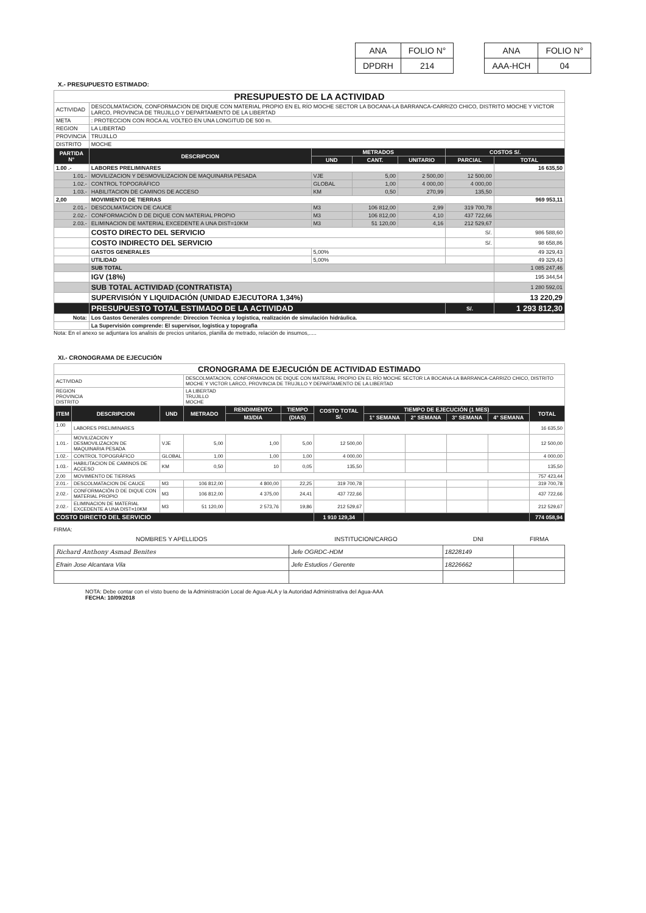| ANA | FOLIO N° |
| DPDRH | 214 |
| ANA | FOLIO N° |
| AAA-HCH | 04 |
X.- PRESUPUESTO ESTIMADO:
| PRESUPUESTO DE LA ACTIVIDAD | | | | | | |
| ACTIVIDAD | DESCOLMATACION, CONFORMACION DE DIQUE CON MATERIAL PROPIO EN EL RÍO MOCHE SECTOR LA BOCANA-LA BARRANCA-CARRIZO CHICO, DISTRITO MOCHE Y VICTOR LARCO, PROVINCIA DE TRUJILLO Y DEPARTAMENTO DE LA LIBERTAD | | | | | |
| META | : PROTECCION CON ROCA AL VOLTEO EN UNA LONGITUD DE 500 m. | | | | | |
| REGION | LA LIBERTAD | | | | | |
| PROVINCIA | TRUJILLO | | | | | |
| DISTRITO | MOCHE | | | | | |
| PARTIDA N° | DESCRIPCION | METRADOS | | | COSTOS S/. | |
| | | UND | CANT. | UNITARIO | PARCIAL | TOTAL |
| 1.00 .- | LABORES PRELIMINARES | | | | | 16 635,50 |
| 1.01.- | MOVILIZACION Y DESMOVILIZACION DE MAQUINARIA PESADA | VJE | 5,00 | 2 500,00 | 12 500,00 | |
| 1.02.- | CONTROL TOPOGRÁFICO | GLOBAL | 1,00 | 4 000,00 | 4 000,00 | |
| 1.03.- | HABILITACION DE CAMINOS DE ACCESO | KM | 0,50 | 270,99 | 135,50 | |
| 2,00 | MOVIMIENTO DE TIERRAS | | | | | 969 953,11 |
| 2.01.- | DESCOLMATACION DE CAUCE | M3 | 106 812,00 | 2,99 | 319 700,78 | |
| 2.02.- | CONFORMACIÓN D DE DIQUE CON MATERIAL PROPIO | M3 | 106 812,00 | 4,10 | 437 722,66 | |
| 2.03.- | ELIMINACION DE MATERIAL EXCEDENTE A UNA DIST=10KM | M3 | 51 120,00 | 4,16 | 212 529,67 | |
| | COSTO DIRECTO DEL SERVICIO | | | | S/. | 986 588,60 |
| | COSTO INDIRECTO DEL SERVICIO | | | | S/. | 98 658,86 |
| | GASTOS GENERALES | 5,00% | | | | 49 329,43 |
| | UTILIDAD | 5,00% | | | | 49 329,43 |
| | SUB TOTAL | | | | | 1 085 247,46 |
| | IGV (18%) | | | | | 195 344,54 |
| | SUB TOTAL ACTIVIDAD (CONTRATISTA) | | | | | 1 280 592,01 |
| | SUPERVISIÓN Y LIQUIDACIÓN (UNIDAD EJECUTORA 1,34%) | | | | | 13 220,29 |
| | PRESUPUESTO TOTAL ESTIMADO DE LA ACTIVIDAD | | | | S/. | 1 293 812,30 |
| Nota: | Los Gastos Generales comprende: Direccion Técnica y logistica, realización de simulación hidráulica. | | | | | |
| | La Supervisión comprende: El supervisor, logistica y topografia | | | | | |
Nota: En el anexo se adjuntara los analisis de precios unitarios, planilla de metrado, relación de insumos,.....
XI.- CRONOGRAMA DE EJECUCIÓN
| CRONOGRAMA DE EJECUCIÓN DE ACTIVIDAD ESTIMADO | | | | | | | | | | | |
| ACTIVIDAD | | | DESCOLMATACION, CONFORMACION DE DIQUE CON MATERIAL PROPIO EN EL RÍO MOCHE SECTOR LA BOCANA-LA BARRANCA-CARRIZO CHICO, DISTRITO MOCHE Y VICTOR LARCO, PROVINCIA DE TRUJILLO Y DEPARTAMENTO DE LA LIBERTAD | | | | | | | | |
| REGION PROVINCIA DISTRITO | | | LA LIBERTAD TRUJILLO MOCHE | | | | | | | | |
| ITEM | DESCRIPCION | UND | METRADO | RENDIMIENTO | TIEMPO | COSTO TOTAL S/. | TIEMPO DE EJECUCIÓN (1 MES) | | | | TOTAL |
| | | | | M3/DIA | (DIAS) | | 1° SEMANA | 2° SEMANA | 3° SEMANA | 4° SEMANA | |
| 1.00 .- | LABORES PRELIMINARES | | | | | | | | | | 16 635,50 |
| 1.01.- | MOVILIZACION Y DESMOVILIZACION DE MAQUINARIA PESADA | VJE | 5,00 | 1,00 | 5,00 | 12 500,00 | | | | | 12 500,00 |
| 1.02.- | CONTROL TOPOGRÁFICO | GLOBAL | 1,00 | 1,00 | 1,00 | 4 000,00 | | | | | 4 000,00 |
| 1.03.- | HABILITACION DE CAMINOS DE ACCESO | KM | 0,50 | 10 | 0,05 | 135,50 | | | | | 135,50 |
| 2,00 | MOVIMIENTO DE TIERRAS | | | | | | | | | | 757 423,44 |
| 2.01.- | DESCOLMATACION DE CAUCE | M3 | 106 812,00 | 4 800,00 | 22,25 | 319 700,78 | | | | | 319 700,78 |
| 2.02.- | CONFORMACIÓN D DE DIQUE CON MATERIAL PROPIO | M3 | 106 812,00 | 4 375,00 | 24,41 | 437 722,66 | | | | | 437 722,66 |
| 2.02.- | ELIMINACION DE MATERIAL EXCEDENTE A UNA DIST=10KM | M3 | 51 120,00 | 2 573,76 | 19,86 | 212 529,67 | | | | | 212 529,67 |
| COSTO DIRECTO DEL SERVICIO | | | | | | 1 910 129,34 | | | | | 774 058,94 |
FIRMA:
| NOMBRES Y APELLIDOS | INSTITUCION/CARGO | DNI | FIRMA |
| Richard Anthony Asmad Benites | Jefe OGRDC-HDM | 18228149 | |
| Efrain Jose Alcantara Vila | Jefe Estudios / Gerente | 18226662 | |
NOTA: Debe contar con el visto bueno de la Administración Local de Agua-ALA y la Autoridad Administrativa del Agua-AAA
FECHA: 10/09/2018